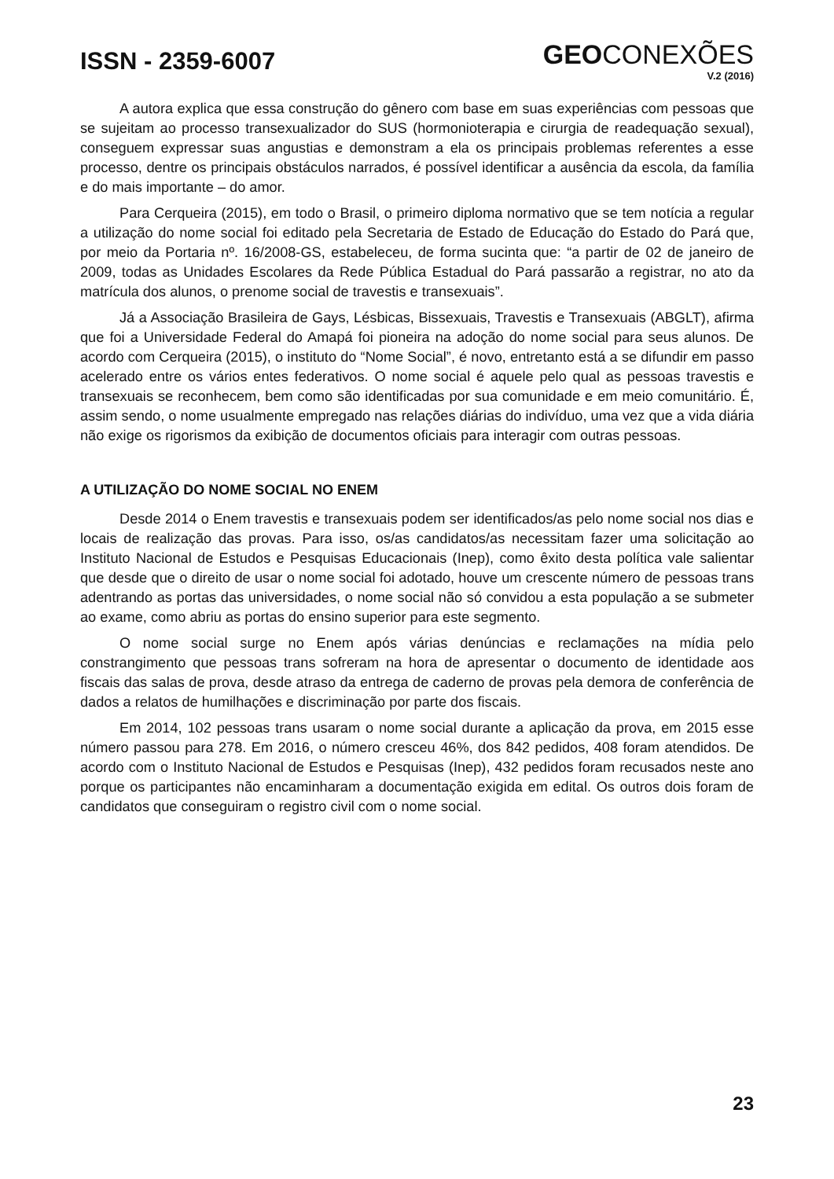ISSN - 2359-6007
GEOCONEXÕES
V.2 (2016)
A autora explica que essa construção do gênero com base em suas experiências com pessoas que se sujeitam ao processo transexualizador do SUS (hormonioterapia e cirurgia de readequação sexual), conseguem expressar suas angustias e demonstram a ela os principais problemas referentes a esse processo, dentre os principais obstáculos narrados, é possível identificar a ausência da escola, da família e do mais importante – do amor.
Para Cerqueira (2015), em todo o Brasil, o primeiro diploma normativo que se tem notícia a regular a utilização do nome social foi editado pela Secretaria de Estado de Educação do Estado do Pará que, por meio da Portaria nº. 16/2008-GS, estabeleceu, de forma sucinta que: “a partir de 02 de janeiro de 2009, todas as Unidades Escolares da Rede Pública Estadual do Pará passarão a registrar, no ato da matrícula dos alunos, o prenome social de travestis e transexuais”.
Já a Associação Brasileira de Gays, Lésbicas, Bissexuais, Travestis e Transexuais (ABGLT), afirma que foi a Universidade Federal do Amapá foi pioneira na adoção do nome social para seus alunos. De acordo com Cerqueira (2015), o instituto do “Nome Social”, é novo, entretanto está a se difundir em passo acelerado entre os vários entes federativos. O nome social é aquele pelo qual as pessoas travestis e transexuais se reconhecem, bem como são identificadas por sua comunidade e em meio comunitário. É, assim sendo, o nome usualmente empregado nas relações diárias do indivíduo, uma vez que a vida diária não exige os rigorismos da exibição de documentos oficiais para interagir com outras pessoas.
A UTILIZAÇÃO DO NOME SOCIAL NO ENEM
Desde 2014 o Enem travestis e transexuais podem ser identificados/as pelo nome social nos dias e locais de realização das provas. Para isso, os/as candidatos/as necessitam fazer uma solicitação ao Instituto Nacional de Estudos e Pesquisas Educacionais (Inep), como êxito desta política vale salientar que desde que o direito de usar o nome social foi adotado, houve um crescente número de pessoas trans adentrando as portas das universidades, o nome social não só convidou a esta população a se submeter ao exame, como abriu as portas do ensino superior para este segmento.
O nome social surge no Enem após várias denúncias e reclamações na mídia pelo constrangimento que pessoas trans sofreram na hora de apresentar o documento de identidade aos fiscais das salas de prova, desde atraso da entrega de caderno de provas pela demora de conferência de dados a relatos de humilhações e discriminação por parte dos fiscais.
Em 2014, 102 pessoas trans usaram o nome social durante a aplicação da prova, em 2015 esse número passou para 278. Em 2016, o número cresceu 46%, dos 842 pedidos, 408 foram atendidos. De acordo com o Instituto Nacional de Estudos e Pesquisas (Inep), 432 pedidos foram recusados neste ano porque os participantes não encaminharam a documentação exigida em edital. Os outros dois foram de candidatos que conseguiram o registro civil com o nome social.
23